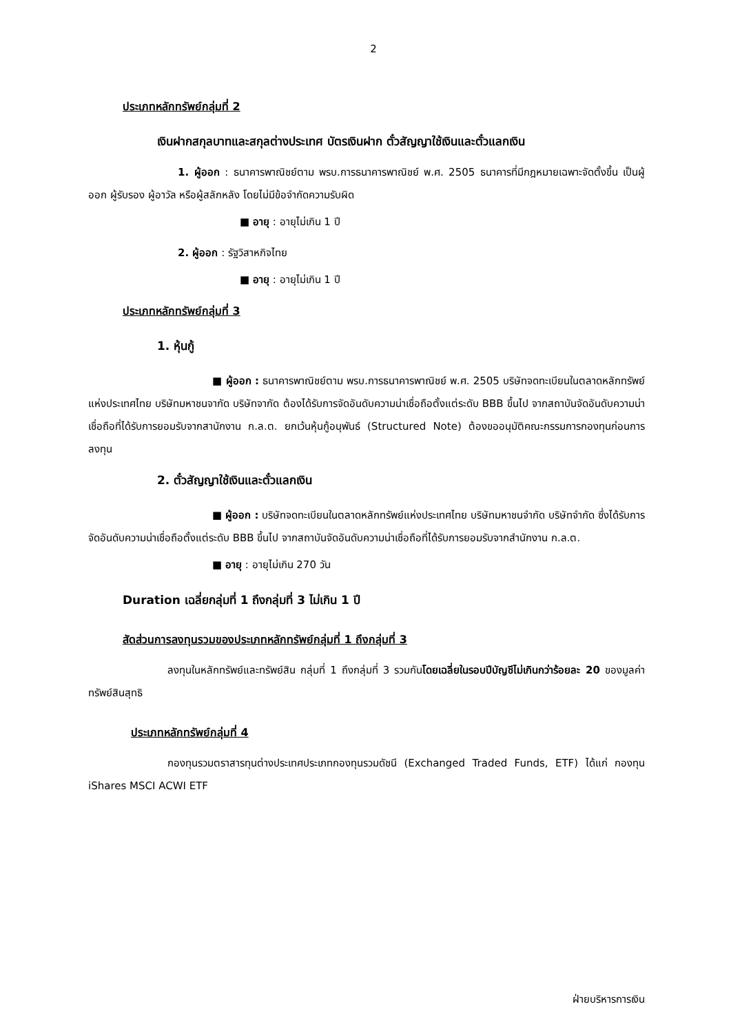2
ประเภทหลักทรัพย์กลุ่มที่ 2
เงินฝากสกุลบาทและสกุลต่างประเทศ บัตรเงินฝาก ตั๋วสัญญาใช้เงินและตั๋วแลกเงิน
1. ผู้ออก : ธนาคารพาณิชย์ตาม พรบ.การธนาคารพาณิชย์ พ.ศ. 2505 ธนาคารที่มีกฎหมายเฉพาะจัดตั้งขึ้น เป็นผู้ออก ผู้รับรอง ผู้อาวัล หรือผู้สลักหลัง โดยไม่มีข้อจำกัดความรับผิด
■ อายุ : อายุไม่เกิน 1 ปี
2. ผู้ออก : รัฐวิสาหกิจไทย
■ อายุ : อายุไม่เกิน 1 ปี
ประเภทหลักทรัพย์กลุ่มที่ 3
1. หุ้นกู้
■ ผู้ออก : ธนาคารพาณิชย์ตาม พรบ.การธนาคารพาณิชย์ พ.ศ. 2505 บริษัทจดทะเบียนในตลาดหลักทรัพย์แห่งประเทศไทย บริษัทมหาชนจากัด บริษัทจากัด ต้องได้รับการจัดอันดับความน่าเชื่อถือตั้งแต่ระดับ BBB ขึ้นไป จากสถาบันจัดอันดับความน่าเชื่อถือที่ได้รับการยอมรับจากสานักงาน ก.ล.ต. ยกเว้นหุ้นกู้อนุพันธ์ (Structured Note) ต้องขออนุมัติคณะกรรมการกองทุนก่อนการลงทุน
2. ตั๋วสัญญาใช้เงินและตั๋วแลกเงิน
■ ผู้ออก : บริษัทจดทะเบียนในตลาดหลักทรัพย์แห่งประเทศไทย บริษัทมหาชนจำกัด บริษัทจำกัด ซึ่งได้รับการจัดอันดับความน่าเชื่อถือตั้งแต่ระดับ BBB ขึ้นไป จากสถาบันจัดอันดับความน่าเชื่อถือที่ได้รับการยอมรับจากสำนักงาน ก.ล.ต.
■ อายุ : อายุไม่เกิน 270 วัน
Duration เฉลี่ยกลุ่มที่ 1 ถึงกลุ่มที่ 3 ไม่เกิน 1 ปี
สัดส่วนการลงทุนรวมของประเภทหลักทรัพย์กลุ่มที่ 1 ถึงกลุ่มที่ 3
ลงทุนในหลักทรัพย์และทรัพย์สิน กลุ่มที่ 1 ถึงกลุ่มที่ 3 รวมกันโดยเฉลี่ยในรอบปีบัญชีไม่เกินกว่าร้อยละ 20 ของมูลค่าทรัพย์สินสุทธิ
ประเภทหลักทรัพย์กลุ่มที่ 4
กองทุนรวมตราสารทุนต่างประเทศประเภทกองทุนรวมดัชนี (Exchanged Traded Funds, ETF) ได้แก่ กองทุน iShares MSCI ACWI ETF
ฝ่ายบริหารการเงิน